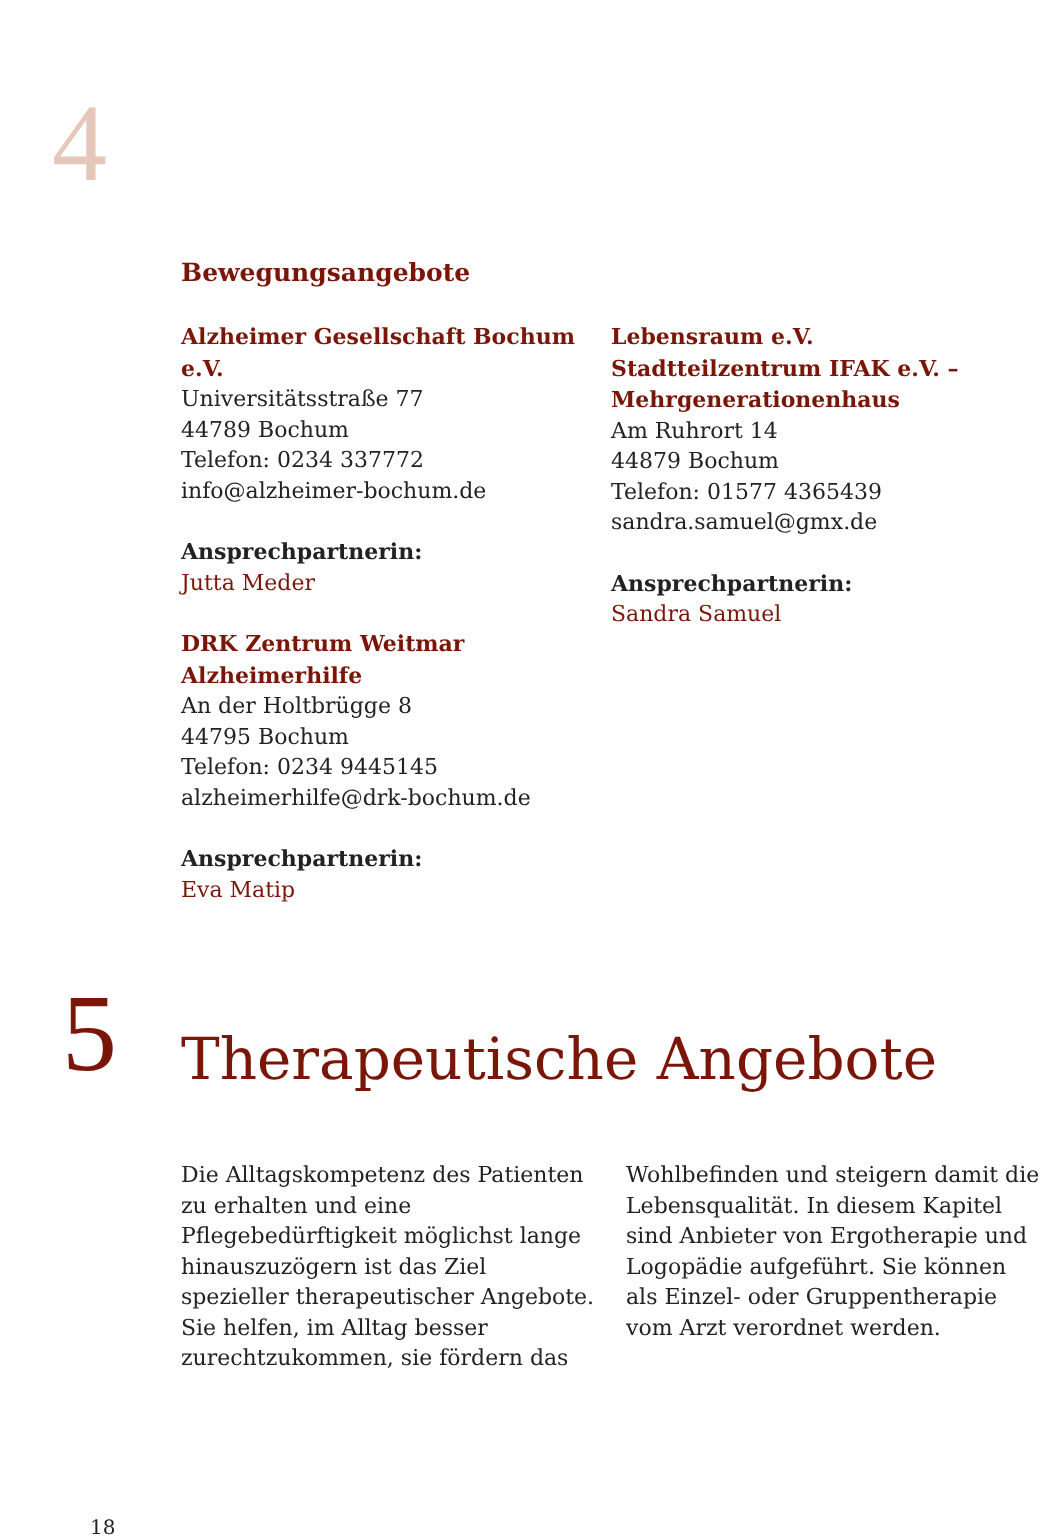4
Bewegungsangebote
Alzheimer Gesellschaft Bochum e.V.
Universitätsstraße 77
44789 Bochum
Telefon: 0234 337772
info@alzheimer-bochum.de
Ansprechpartnerin:
Jutta Meder
DRK Zentrum Weitmar
Alzheimerhilfe
An der Holtbrügge 8
44795 Bochum
Telefon: 0234 9445145
alzheimerhilfe@drk-bochum.de
Ansprechpartnerin:
Eva Matip
Lebensraum e.V.
Stadtteilzentrum IFAK e.V. –
Mehrgenerationenhaus
Am Ruhrort 14
44879 Bochum
Telefon: 01577 4365439
sandra.samuel@gmx.de
Ansprechpartnerin:
Sandra Samuel
5 Therapeutische Angebote
Die Alltagskompetenz des Patienten zu erhalten und eine Pflegebedürftigkeit möglichst lange hinauszuzögern ist das Ziel spezieller therapeutischer Angebote. Sie helfen, im Alltag besser zurechtzukommen, sie fördern das Wohlbefinden und steigern damit die Lebensqualität. In diesem Kapitel sind Anbieter von Ergotherapie und Logopädie aufgeführt. Sie können als Einzel- oder Gruppentherapie vom Arzt verordnet werden.
18